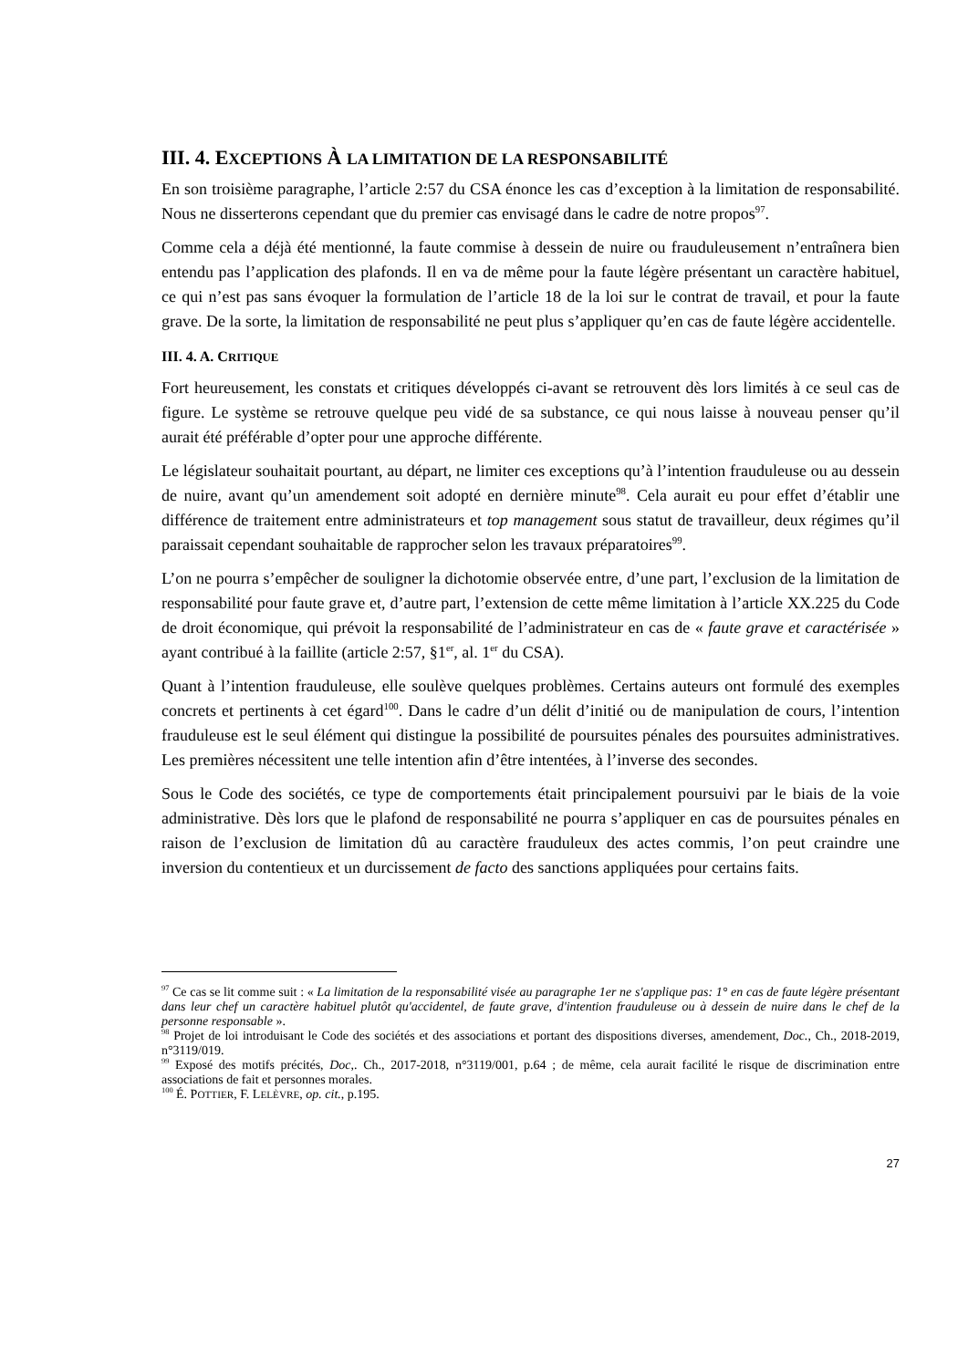III. 4. EXCEPTIONS À LA LIMITATION DE LA RESPONSABILITÉ
En son troisième paragraphe, l’article 2:57 du CSA énonce les cas d’exception à la limitation de responsabilité. Nous ne disserterons cependant que du premier cas envisagé dans le cadre de notre propos<sup>97</sup>.
Comme cela a déjà été mentionné, la faute commise à dessein de nuire ou frauduleusement n’entraînera bien entendu pas l’application des plafonds. Il en va de même pour la faute légère présentant un caractère habituel, ce qui n’est pas sans évoquer la formulation de l’article 18 de la loi sur le contrat de travail, et pour la faute grave. De la sorte, la limitation de responsabilité ne peut plus s’appliquer qu’en cas de faute légère accidentelle.
III. 4. A. CRITIQUE
Fort heureusement, les constats et critiques développés ci-avant se retrouvent dès lors limités à ce seul cas de figure. Le système se retrouve quelque peu vidé de sa substance, ce qui nous laisse à nouveau penser qu’il aurait été préférable d’opter pour une approche différente.
Le législateur souhaitait pourtant, au départ, ne limiter ces exceptions qu’à l’intention frauduleuse ou au dessein de nuire, avant qu’un amendement soit adopté en dernière minute<sup>98</sup>. Cela aurait eu pour effet d’établir une différence de traitement entre administrateurs et top management sous statut de travailleur, deux régimes qu’il paraissait cependant souhaitable de rapprocher selon les travaux préparatoires<sup>99</sup>.
L’on ne pourra s’empêcher de souligner la dichotomie observée entre, d’une part, l’exclusion de la limitation de responsabilité pour faute grave et, d’autre part, l’extension de cette même limitation à l’article XX.225 du Code de droit économique, qui prévoit la responsabilité de l’administrateur en cas de « faute grave et caractérisée » ayant contribué à la faillite (article 2:57, §1<sup>er</sup>, al. 1<sup>er</sup> du CSA).
Quant à l’intention frauduleuse, elle soulève quelques problèmes. Certains auteurs ont formulé des exemples concrets et pertinents à cet égard<sup>100</sup>. Dans le cadre d’un délit d’initié ou de manipulation de cours, l’intention frauduleuse est le seul élément qui distingue la possibilité de poursuites pénales des poursuites administratives. Les premières nécessitent une telle intention afin d’être intentées, à l’inverse des secondes.
Sous le Code des sociétés, ce type de comportements était principalement poursuivi par le biais de la voie administrative. Dès lors que le plafond de responsabilité ne pourra s’appliquer en cas de poursuites pénales en raison de l’exclusion de limitation dû au caractère frauduleux des actes commis, l’on peut craindre une inversion du contentieux et un durcissement de facto des sanctions appliquées pour certains faits.
<sup>97</sup> Ce cas se lit comme suit : « La limitation de la responsabilité visée au paragraphe 1er ne s'applique pas: 1° en cas de faute légère présentant dans leur chef un caractère habituel plutôt qu'accidentel, de faute grave, d'intention frauduleuse ou à dessein de nuire dans le chef de la personne responsable ».
<sup>98</sup> Projet de loi introduisant le Code des sociétés et des associations et portant des dispositions diverses, amendement, Doc., Ch., 2018-2019, n°3119/019.
<sup>99</sup> Exposé des motifs précités, Doc,. Ch., 2017-2018, n°3119/001, p.64 ; de même, cela aurait facilité le risque de discrimination entre associations de fait et personnes morales.
<sup>100</sup> É. POTTIER, F. LELÈVRE, op. cit., p.195.
27